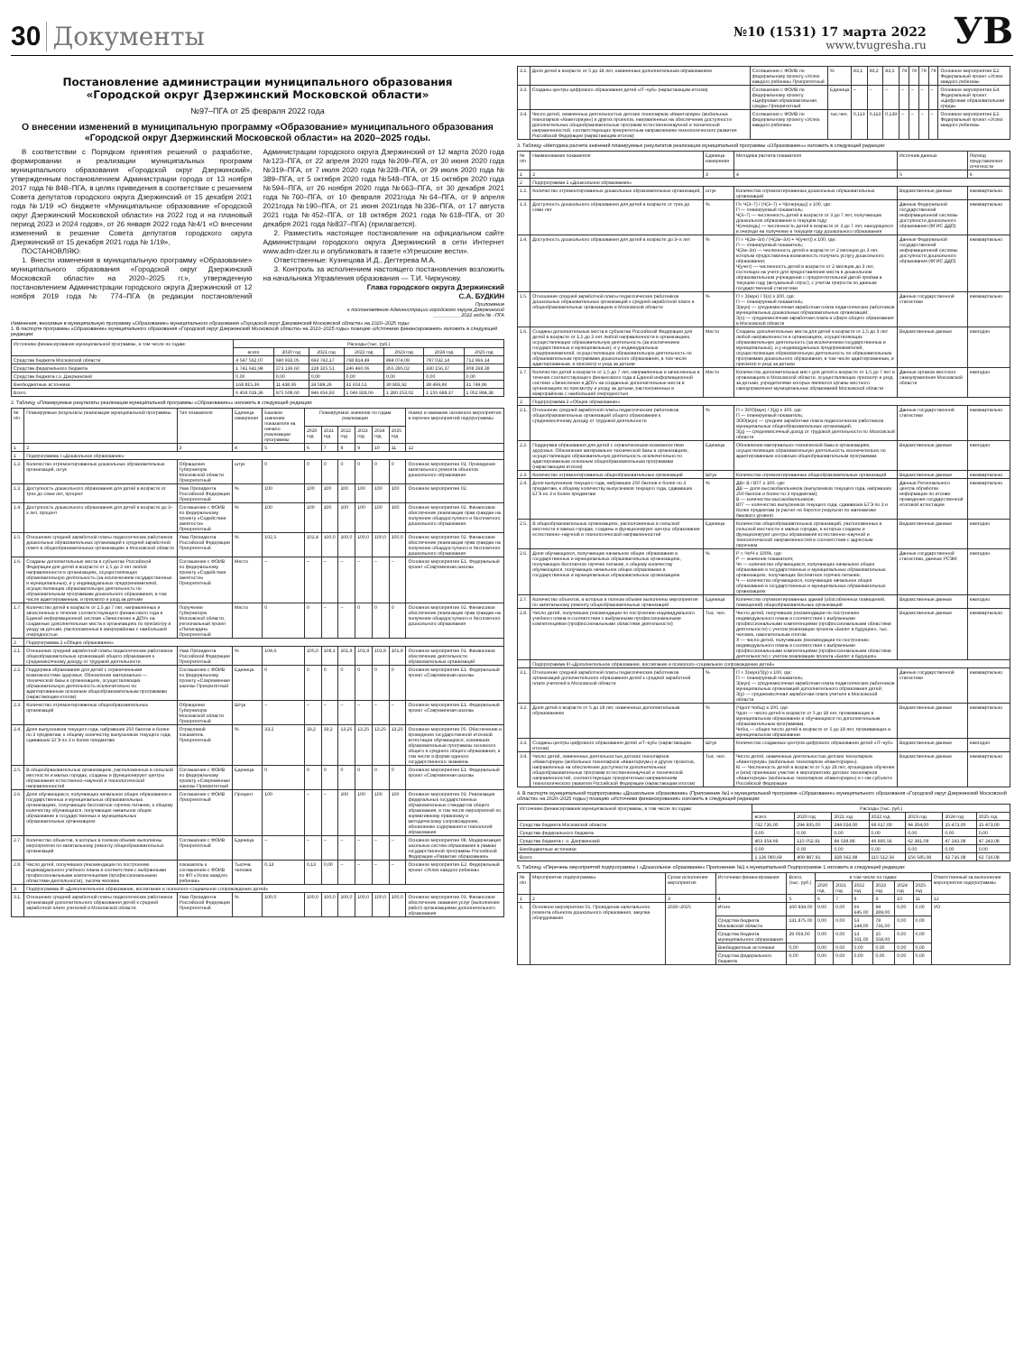30 Документы
№10 (1531) 17 марта 2022
www.tvugresha.ru
УВ
Постановление администрации муниципального образования
«Городской округ Дзержинский Московской области»
№97–ПГА от 25 февраля 2022 года
О внесении изменений в муниципальную программу «Образование» муниципального образования «Городской округ Дзержинский Московской области» на 2020–2025 годы.
В соответствии с Порядком принятия решений о разработке, формировании и реализации муниципальных программ муниципального образования «Городской округ Дзержинский», утвержденным постановлением Администрации города от 13 ноября 2017 года № 848–ПГА, в целях приведения в соответствие с решением Совета депутатов городского округа Дзержинский от 15 декабря 2021 года №1/19 «О бюджете «Муниципальное образование «Городской округ Дзержинский Московской области» на 2022 год и на плановый период 2023 и 2024 годов», от 26 января 2022 года №4/1 «О внесении изменений в решение Совета депутатов городского округа Дзержинский от 15 декабря 2021 года № 1/19»,
ПОСТАНОВЛЯЮ:
1. Внести изменения в муниципальную программу «Образование» муниципального образования «Городской округ Дзержинский Московской области» на 2020–2025 гг.», утвержденную постановлением Администрации городского округа Дзержинский от 12 ноября 2019 года № 774–ПГА (в редакции постановлений Администрации городского округа Дзержинский от 12 марта 2020 года №123–ПГА, от 22 апреля 2020 года №209–ПГА, от 30 июня 2020 года №319–ПГА, от 7 июля 2020 года №328–ПГА, от 29 июля 2020 года № 389–ПГА, от 5 октября 2020 года №548–ПГА, от 15 октября 2020 года №594–ПГА, от 26 ноября 2020 года №663–ПГА, от 30 декабря 2021 года №760–ПГА, от 10 февраля 2021года №64–ПГА, от 9 апреля 2021года №190–ПГА, от 21 июня 2021года №336–ПГА, от 17 августа 2021 года №452–ПГА, от 18 октября 2021 года №618–ПГА, от 30 декабря 2021 года №837–ПГА) (прилагается).
2. Разместить настоящее постановление на официальном сайте Администрации городского округа Дзержинский в сети Интернет www.adm-dzer.ru и опубликовать в газете «Угрешские вести».
Ответственные: Кузнецова И.Д., Дегтерева М.А.
3. Контроль за исполнением настоящего постановления возложить на начальника Управления образования — Т.И. Чиркунову.
Глава городского округа Дзержинский
С.А. БУДКИН
Приложение
к постановлению Администрации городского округа Дзержинский
__________2022 года № –ПГА
Изменения, вносимые в муниципальную программу «Образование» муниципального образования «Городской округ Дзержинский Московской области» на 2020–2025 годы:
1. В паспорте программы «Образование» муниципального образования «Городской округ Дзержинский Московской области» на 2020–2025 годы» позицию «Источники финансирования» изложить в следующей редакции:
| Источники финансирования муниципальной программы, в том числе по годам: | Расходы (тыс. руб.) | | | | | | |
| --- | --- | --- | --- | --- | --- | --- | --- |
| | всего | 2020 год | 2021 год | 2022 год | 2023 год | 2024 год | 2025 год |
| Средства бюджета Московской области | 4 547 562,07 | 690 933,05 | 693 742,17 | 768 814,49 | 894 074,08 | 787 032,14 | 712 966,14 |
| Средства федерального бюджета | 1 741 641,94 | 273 136,60 | 228 325,51 | 246 460,06 | 355 295,02 | 330 156,37 | 308 268,38 |
| Средства бюджета г.о. Дзержинский | 0,00 | 0,00 | 0,00 | 0,00 | 0,00 | 0,00 | 0,00 |
| Внебюджетные источники | 168 815,36 | 11 438,95 | 24 589,26 | 31 653,51 | 30 883,92 | 38 499,86 | 31 749,86 |
| Всего | 6 458 019,36 | 975 508,60 | 946 656,93 | 1 046 928,06 | 1 280 253,02 | 1 155 688,37 | 1 052 984,38 |
2. Таблицу «Планируемые результаты реализации муниципальной программы «Образование»» изложить в следующей редакции:
| № п/п | Планируемые результаты реализации муниципальной программы | Тип показателя | Единица измерения | Базовое значение показателя на начало реализации программы | Планируемое значение по годам реализации | | | | | | Номер и название основного мероприятия в перечне мероприятий подпрограммы |
| --- | --- | --- | --- | --- | --- | --- | --- | --- | --- | --- | --- |
| | | | | | 2020 год | 2021 год | 2022 год | 2023 год | 2024 год | 2025 год | |
| 1 | 2 | 3 | 4 | 5 | 6 | 7 | 8 | 9 | 10 | 11 | 12 |
| 1 | Подпрограмма I «Дошкольное образование» | | | | | | | | | | |
| 1.2. | Количество отремонтированных дошкольных образовательных организаций, штук | Обращение Губернатора Московской области Приоритетный | штук | 0 | 0 | 0 | 0 | 0 | 0 | 0 | Основное мероприятие 01. Проведение капитального ремонта объектов дошкольного образования |
| 1.3. | Доступность дошкольного образования для детей в возрасте от трех до семи лет, процент | Указ Президента Российской Федерации Приоритетный | % | 100 | 100 | 100 | 100 | 100 | 100 | 100 | Основное мероприятие 02. |
| 1.4. | Доступность дошкольного образования для детей в возрасте до 3–х лет, процент | Соглашение с ФОИВ по федеральному проекту «Содействие занятости» Приоритетный | % | 100 | 100 | 100 | 100 | 100 | 100 | 100 | Основное мероприятие 02. Финансовое обеспечение реализации прав граждан на получение общедоступного и бесплатного дошкольного образования. |
| 1.5. | Отношение средней заработной платы педагогических работников дошкольных образовательных организаций к средней заработной плате в общеобразовательных организациях в Московской области | Указ Президента Российской Федерации Приоритетный | % | 102,5 | 102,4 | 100,0 | 100,0 | 100,0 | 100,0 | 100,0 | Основное мероприятие 02. Финансовое обеспечение реализации прав граждан на получение общедоступного и бесплатного дошкольного образования |
| 1.6. | Созданы дополнительные места в субъектах Российской Федерации для детей в возрасте от 1,5 до 3 лет любой направленности в организациях, осуществляющих образовательную деятельность (за исключением государственных и муниципальных), и у индивидуальных предпринимателей, осуществляющих образовательную деятельность по образовательным программам дошкольного образования, в том числе адаптированным, и присмотр и уход за детьми | Соглашение с ФОИВ по федеральному проекту «Содействие занятости» Приоритетный | Место | – | – | – | – | – | – | – | Основное мероприятие Е1. Федеральный проект «Современная школа» |
| 1.7. | Количество детей в возрасте от 1,5 до 7 лет, направленных и зачисленных в течение соответствующего финансового года в Единой информационной системе «Зачисление в ДОУ» на созданные дополнительные места в организациях по присмотру и уходу за детьми, расположенных в микрорайонах с наибольшей очередностью | Поручение Губернатора Московской области, региональный проект «Пилисадик» Приоритетный | Место | 0 | 0 | – | – | 0 | 0 | 0 | Основное мероприятие 02. Финансовое обеспечение реализации прав граждан на получение общедоступного и бесплатного дошкольного образования |
| 2 | Подпрограмма 2 «Общее образование» | | | | | | | | | | |
| 2.1. | Отношение средней заработной платы педагогических работников общеобразовательных организаций общего образования к среднемесячному доходу от трудовой деятельности | Указ Президента Российской Федерации Приоритетный | % | 104,6 | 105,0 | 108,1 | 101,9 | 101,9 | 101,9 | 101,9 | Основное мероприятие 01. Финансовое обеспечение деятельности образовательных организаций |
| 2.2. | Поддержка образования для детей с ограниченными возможностями здоровья. Обновление материально — технической базы в организациях, осуществляющих образовательную деятельность исключительно по адаптированным основным общеобразовательным программам (нарастающим итогом) | Соглашение с ФОИВ по федеральному проекту «Современная школа» Приоритетный | Единица | 0 | 0 | 0 | 0 | 0 | 0 | 0 | Основное мероприятие Е1. Федеральный проект «Современная школа» |
| 2.3. | Количество отремонтированных общеобразовательных организаций | Обращение Губернатора Московской области Приоритетный | Штук | – | – | – | – | – | – | – | Основное мероприятие Е1. Федеральный проект «Современная школа» |
| 2.4. | Доля выпускников текущего года, набравших 250 баллов и более по 3 предметам, к общему количеству выпускников текущего года, сдававших ЕГЭ по 3 и более предметам | Отраслевой показатель Приоритетный | % | 33,2 | 33,2 | 33,2 | 13,25 | 13,25 | 13,25 | 13,25 | Основное мероприятие 05. Обеспечение и проведение государственной итоговой аттестации обучающихся, освоивших образовательные программы основного общего и среднего общего образования, в том числе в форме единого государственного экзамена |
| 2.5. | В общеобразовательных организациях, расположенных в сельской местности и малых городах, созданы и функционируют центры образования естественно–научной и технологической направленностей | Соглашение с ФОИВ по федеральному проекту «Современная школа» Приоритетный | Единица | 0 | 0 | 0 | 0 | 0 | 0 | 0 | Основное мероприятие Е1. Федеральный проект «Современная школа» |
| 2.6. | Доля обучающихся, получающих начальное общее образование в государственных и муниципальных образовательных организациях, получающих бесплатное горячее питание, к общему количеству обучающихся, получающих начальное общее образование в государственных и муниципальных образовательных организациях | Соглашение с ФОИВ Приоритетный | Процент | 100 | – | – | 100 | 100 | 100 | 100 | Основное мероприятие 03. Реализация федеральных государственных образовательных стандартов общего образования, в том числе мероприятий по нормативному правовому и методическому сопровождению, обновлению содержания и технологий образования |
| 2.7. | Количество объектов, в которых в полном объеме выполнены мероприятия по капитальному ремонту общеобразовательных организаций | Соглашение с ФОИВ Приоритетный | Единица | – | – | – | – | – | – | – | Основное мероприятие 08. Модернизация школьных систем образования в рамках государственной программы Российской Федерации «Развитие образования» |
| 2.8. | Число детей, получивших рекомендации по построению индивидуального учебного плана в соответствии с выбранными профессиональными компетенциями (профессиональными областями деятельности), тысяча человек | показатель к соглашению с ФОИВ по ФП «Успех каждого ребенка» | Тысяча человек | 0,13 | 0,13 | 0,00 | – | – | – | – | Основное мероприятие Е2. Федеральный проект «Успех каждого ребенка» |
| 3. | Подпрограмма III «Дополнительное образование, воспитание и психолого–социальное сопровождение детей» | | | | | | | | | | |
| 3.1. | Отношение средней заработной платы педагогических работников организаций дополнительного образования детей к средней заработной плате учителей в Московской области | Указ Президента Российской Федерации Приоритетный | % | 100,0 | 100,0 | 100,0 | 100,0 | 100,0 | 100,0 | 100,0 | Основное мероприятие 03. Финансовое обеспечение оказания услуг (выполнения работ) организациями дополнительного образования |
| 3.2. | Доля детей в возрасте от 5 до 18 лет, охваченных дополнительным образованием | Соглашение с ФОИВ по федеральному проекту «Успех каждого ребенка» Приоритетный | % | 83,1 | 83,2 | 83,2 | 79 | 79 | 79 | 79 | Основное мероприятие Е2. Федеральный проект «Успех каждого ребенка» |
| 3.3. | Созданы центры цифрового образования детей «IT–куб» (нарастающим итогом) | Соглашение с ФОИВ по федеральному проекту «Цифровая образовательная среда» Приоритетный | Единица | – | – | – | – | – | – | – | Основное мероприятие Е4. Федеральный проект «Цифровая образовательная среда» |
| 3.4. | Число детей, охваченных деятельностью детских технопарков «Кванториум» (мобильных технопарков «Кванториум») и других проектов, направленных на обеспечение доступности дополнительных общеобразовательных программ естественнонаучной и технической направленностей, соответствующих приоритетным направлениям технологического развития Российской Федерации (нарастающим итогом) | Соглашение с ФОИВ по федеральному проекту «Успех каждого ребенка» | тыс.чел. | 0,113 | 0,113 | 0,139 | – | – | – | – | Основное мероприятие Е2. Федеральный проект «Успех каждого ребенка» |
3. Таблицу «Методика расчета значений планируемых результатов реализации муниципальной программы «Образование»» изложить в следующей редакции:
| № п/п | Наименование показателя | Единица измерения | Методика расчета показателя | Источник данных | Период представления отчетности |
| --- | --- | --- | --- | --- | --- |
| 1 | 2 | 3 | 4 | 5 | 6 |
| 2 | Подпрограмма 1 «Дошкольное образование» | | | | |
| 1.2. | Количество отремонтированных дошкольных образовательных организаций, | штук | Количество отремонтированных дошкольных образовательных организаций | Ведомственные данные | ежеквартально |
| 1.3. | Доступность дошкольного образования для детей в возрасте от трех до семи лет | % | П= Ч(3–7) / (Ч(3–7) + Ч(очередь)) x 100, где: П — планируемый показатель; Ч(3–7) — численность детей в возрасте от 3 до 7 лет, получающих дошкольное образование в текущем году; Ч(очередь) — численность детей в возрасте от 3 до 7 лет, находящихся в очереди на получение в текущем году дошкольного образования | Данные Федеральной государственной информационной системы доступности дошкольного образования (ФГИС ДДО) | ежеквартально |
| 1.4. | Доступность дошкольного образования для детей в возрасте до 3–х лет | % | П = Ч(2м–3л) / (Ч(2м–3л) + Ч(учет)) x 100, где: П — планируемый показатель; Ч(2м–3л) — численность детей в возрасте от 2 месяцев до 3 лет, которым предоставлена возможность получать услугу дошкольного образования; Ч(учет) — численность детей в возрасте от 2 месяцев до 3 лет, состоящих на учете для предоставления места в дошкольном образовательном учреждении с предпочтительной датой приёма в текущем году (актуальный спрос), с учетом прироста по данным государственной статистики | Данные Федеральной государственной информационной системы доступности дошкольного образования (ФГИС ДДО) | ежеквартально |
| 1.5. | Отношение средней заработной платы педагогических работников дошкольных образовательных организаций к средней заработной плате в общеобразовательных организациях в Московской области | % | П = З(мун) / З(о) x 100, где: П — планируемый показатель; З(мун) — среднемесячная заработная плата педагогических работников муниципальных дошкольных образовательных организаций; З(о) — среднемесячная заработная плата в сфере общего образования в Московской области | Данные государственной статистики | ежеквартально |
| 1.6. | Созданы дополнительные места в субъектах Российской Федерации для детей в возрасте от 1,5 до 3 лет любой направленности в организациях, осуществляющих образовательную деятельность (за исключением государственных и муниципальных), и у индивидуальных предпринимателей, осуществляющих образовательную деятельность по образовательным программам дошкольного образования, в том числе адаптированным, и присмотр и уход за детьми | Место | Созданы дополнительные места для детей в возрасте от 1,5 до 3 лет любой направленности в организациях, осуществляющих образовательную деятельность (за исключением государственных и муниципальных), и у индивидуальных предпринимателей, осуществляющих образовательную деятельность по образовательным программам дошкольного образования, в том числе адаптированным, и присмотр и уход за детьми | Ведомственные данные | ежегодно |
| 1.7. | Количество детей в возрасте от 1,5 до 7 лет, направленных и зачисленных в течение соответствующего финансового года в Единой информационной системе «Зачисление в ДОУ» на созданные дополнительные места в организациях по присмотру и уходу за детьми, расположенных в микрорайонах с наибольшей очередностью | Место | Количество дополнительных мест для детей в возрасте от 1,5 до 7 лет в организациях в Московской области, осуществляющих присмотр и уход за детьми, учредителями которых являются органы местного самоуправления муниципальных образований Московской области | Данные органов местного самоуправления Московской области | ежегодно |
| 2. | Подпрограмма 2 «Общее образование» | | | | |
| 2.1. | Отношение средней заработной платы педагогических работников общеобразовательных организаций общего образования к среднемесячному доходу от трудовой деятельности | % | П = ЗОО(мун) / З(д) x 100, где: П — планируемый показатель; ЗОО(мун) — средняя заработная плата педагогических работников муниципальных общеобразовательных организаций; З(д) — среднемесячный доход от трудовой деятельности по Московской области | Данные государственной статистики | ежеквартально |
| 2.2. | Поддержка образования для детей с ограниченными возможностями здоровья. Обновление материально-технической базы в организациях, осуществляющих образовательную деятельность исключительно по адаптированным основным общеобразовательным программам (нарастающим итогом) | Единица | Обновление материально–технической базы в организациях, осуществляющих образовательную деятельность исключительно по адаптированным основным общеобразовательным программам | Ведомственные данные | ежегодно |
| 2.3. | Количество отремонтированных общеобразовательных организаций | Штук | Количество отремонтированных общеобразовательных организаций | Ведомственные данные | ежеквартально |
| 2.4. | Доля выпускников текущего года, набравших 250 баллов и более по 3 предметам, к общему количеству выпускников текущего года, сдававших ЕГЭ по 3 и более предметам | % | ДВ= В / ВТГ x 100, где: ДВ — доля высокобалльников (выпускников текущего года, набравших 250 баллов и более по 3 предметам); В — количество высокобалльников; ВТГ — количество выпускников текущего года, сдававших ЕГЭ по 3 и более предметам (в расчет не берется результат по математике базового уровня) | Данные Регионального центра обработки информации по итогам проведения государственной итоговой аттестации | ежеквартально |
| 2.5. | В общеобразовательных организациях, расположенных в сельской местности и малых городах, созданы и функционируют центры образования естественно–научной и технологической направленностей | Единица | Количество общеобразовательных организаций, расположенных в сельской местности и малых городах, в которых созданы и функционируют центры образования естественно–научной и технологической направленностей в соответствии с адресным перечнем | Ведомственные данные | ежегодно |
| 2.6. | Доля обучающихся, получающих начальное общее образование в государственных и муниципальных образовательных организациях, получающих бесплатное горячее питание, к общему количеству обучающихся, получающих начальное общее образование в государственных и муниципальных образовательных организациях | % | Р = Чп/Ч x 100%, где: Р — значение показателя; Чп — количество обучающихся, получающих начальное общее образование в государственных и муниципальных образовательных организациях, получающих бесплатное горячее питание; Ч — количество обучающихся, получающих начальное общее образование в государственных и муниципальных образовательных организациях | Данные государственной статистики, данные РСЭМ | ежегодно |
| 2.7. | Количество объектов, в которых в полном объеме выполнены мероприятия по капитальному ремонту общеобразовательных организаций | Единица | Количество отремонтированных зданий (обособленных помещений, помещений) общеобразовательных организаций | Ведомственные данные | ежегодно |
| 2.8. | Число детей, получивших рекомендации по построению индивидуального учебного плана в соответствии с выбранными профессиональными компетенциями (профессиональными областями деятельности) | Тыс. чел. | Число детей, получивших рекомендации по построению индивидуального плана в соответствии с выбранными профессиональными компетенциями (профессиональными областями деятельности) с учетом реализации проекта «Билет в будущее», тыс. человек, накопительным итогом. Х — число детей, получивших рекомендации по построению индивидуального плана в соответствии с выбранными профессиональными компетенциями (профессиональными областями деятельности) с учетом реализации проекта «Билет в будущее» | Ведомственные данные | ежеквартально |
| | Подпрограмма III «Дополнительное образование, воспитание и психолого–социальное сопровождение детей» | | | | |
| 3.1. | Отношение средней заработной платы педагогических работников организаций дополнительного образования детей к средней заработной плате учителей в Московской области | % | П = З(мун)/З(у) x 100, где: П — планируемый показатель; З(мун) — среднемесячная заработная плата педагогических работников муниципальных организаций дополнительного образования детей; З(у) — среднемесячная заработная плата учителя в Московской области | Данные государственной статистики | ежеквартально |
| 3.2. | Доля детей в возрасте от 5 до 18 лет, охваченных дополнительным образованием | % | (Чдоп/ Чобщ) x 100, где: Чдоп — число детей в возрасте от 5 до 18 лет, проживающих в муниципальном образовании и обучающихся по дополнительным образовательным программам, Чобщ — общее число детей в возрасте от 5 до 18 лет, проживающих в муниципальном образовании | Ведомственные данные | ежеквартально |
| 3.3. | Созданы центры цифрового образования детей «IT–куб» (нарастающим итогом) | Штук | Количество созданных центров цифрового образования детей «IT–куб» | Ведомственные данные | ежегодно |
| 3.4. | Число детей, охваченных деятельностью детских технопарков «Кванториум» (мобильных технопарков «Кванториум») и других проектов, направленных на обеспечение доступности дополнительных общеобразовательных программ естественнонаучной и технической направленностей, соответствующих приоритетным направлениям технологического развития Российской Федерации (нарастающим итогом) | Тыс. чел. | Число детей, охваченных деятельностью детских технопарков «Кванториум» (мобильных технопарков «Кванториум»). Ki — Численность детей в возрасте от 5 до 18 лет, прошедших обучение и (или) принявших участие в мероприятиях детских технопарков «Кванториум» (мобильных технопарков «Кванториум») в i–ом субъекте Российской Федерации | Ведомственные данные | ежеквартально |
4. В паспорте муниципальной подпрограммы «Дошкольное образование» (Приложение №1 к муниципальной программе «Образование» муниципального образования «Городской округ Дзержинский Московской области» на 2020–2025 годы») позицию «Источники финансирования» изложить в следующей редакции:
| Источники финансирования муниципальной программы, в том числе по годам: | Расходы (тыс. руб.) | | | | | | |
| --- | --- | --- | --- | --- | --- | --- | --- |
| | всего | 2020 год | 2021 год | 2022 год | 2023 год | 2024 год | 2025 год |
| Средства бюджета Московской области | 732 726,00 | 294 935,00 | 244 024,00 | 68 617,00 | 94 204,00 | 15 473,00 | 15 473,00 |
| Средства федерального бюджета | 0,00 | 0,00 | 0,00 | 0,00 | 0,00 | 0,00 | 0,00 |
| Средства бюджета г. о. Дзержинский | 403 354,69 | 115 052,91 | 84 538,98 | 46 895,56 | 62 381,08 | 47 243,08 | 47 243,08 |
| Внебюджетные источники | 0,00 | 0,00 | 0,00 | 0,00 | 0,00 | 0,00 | 0,00 |
| Всего | 1 136 080,69 | 409 987,91 | 328 562,98 | 115 512,56 | 156 585,08 | 62 716,08 | 62 716,08 |
5. Таблицу «Перечень мероприятий подпрограммы I «Дошкольное образование» Приложение №1 к муниципальной Подпрограмме 1 изложить в следующей редакции:
| № п/п | Мероприятие подпрограммы | Сроки исполнения мероприятия | Источники финансирования | Всего, (тыс. руб.) | в том числе по годам: | | | | | | Ответственный за выполнение мероприятия подпрограммы |
| --- | --- | --- | --- | --- | --- | --- | --- | --- | --- | --- | --- |
| | | | | | 2020 год | 2021 год | 2022 год | 2023 год | 2024 год | 2025 год | |
| 1 | 2 | 3 | 4 | 5 | 6 | 7 | 8 | 9 | 10 | 11 | 12 |
| 1. | Основное мероприятие 01. Проведение капитального ремонта объектов дошкольного образования, закупка оборудования | 2020–2025 | Итого | 160 934,00 | 0,00 | 0,00 | 66 645,00 | 94 289,00 | 0,00 | 0,00 | УО |
| | | | Средства бюджета Московской области | 131 875,00 | 0,00 | 0,00 | 53 144,00 | 78 731,00 | 0,00 | 0,00 | |
| | | | Средства бюджета муниципального образования | 29 059,00 | 0,00 | 0,00 | 13 501,00 | 15 558,00 | 0,00 | 0,00 | |
| | | | Внебюджетные источники | 0,00 | 0,00 | 0,00 | 0,00 | 0,00 | 0,00 | 0,00 | |
| | | | Средства федерального бюджета | 0,00 | 0,00 | 0,00 | 0,00 | 0,00 | 0,00 | 0,00 | |